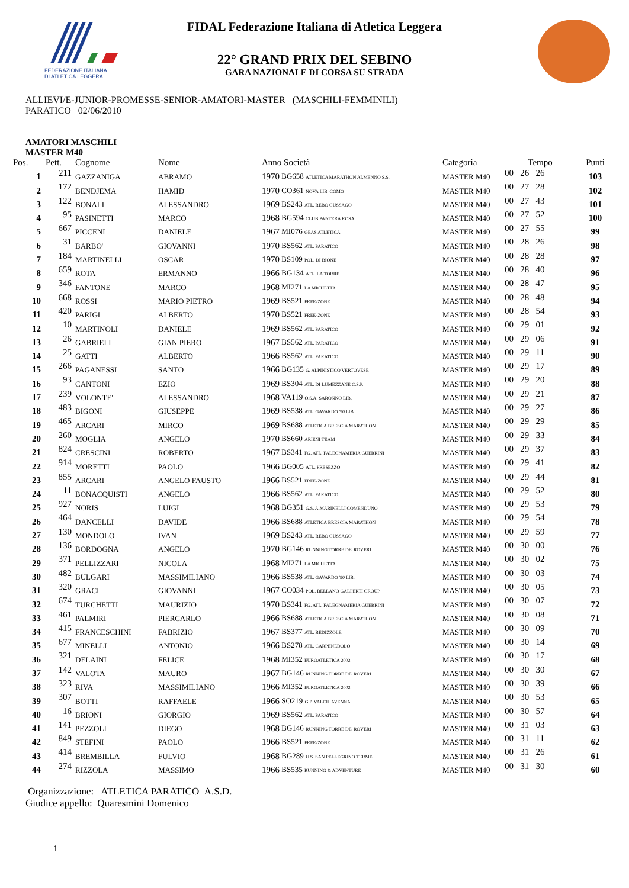FEDERAZIONE ITALIANA
DI ATLETICA LEGGERA
FIDAL Federazione Italiana di Atletica Leggera
22° GRAND PRIX DEL SEBINO
GARA NAZIONALE DI CORSA SU STRADA
ALLIEVI/E-JUNIOR-PROMESSE-SENIOR-AMATORI-MASTER (MASCHILI-FEMMINILI)
PARATICO 02/06/2010
AMATORI MASCHILI
MASTER M40
| Pos. | Pett. | Cognome | Nome | Anno Società | Categoria | Tempo | Punti |
| --- | --- | --- | --- | --- | --- | --- | --- |
| 1 | 211 | GAZZANIGA | ABRAMO | 1970 BG658 ATLETICA MARATHON ALMENNO S.S. | MASTER M40 | 00 26 26 | 103 |
| 2 | 172 | BENDJEMA | HAMID | 1970 CO361 NOVA LIB. COMO | MASTER M40 | 00 27 28 | 102 |
| 3 | 122 | BONALI | ALESSANDRO | 1969 BS243 ATL. REBO GUSSAGO | MASTER M40 | 00 27 43 | 101 |
| 4 | 95 | PASINETTI | MARCO | 1968 BG594 CLUB PANTERA ROSA | MASTER M40 | 00 27 52 | 100 |
| 5 | 667 | PICCENI | DANIELE | 1967 MI076 GEAS ATLETICA | MASTER M40 | 00 27 55 | 99 |
| 6 | 31 | BARBO' | GIOVANNI | 1970 BS562 ATL. PARATICO | MASTER M40 | 00 28 26 | 98 |
| 7 | 184 | MARTINELLI | OSCAR | 1970 BS109 POL. DI BIONE | MASTER M40 | 00 28 28 | 97 |
| 8 | 659 | ROTA | ERMANNO | 1966 BG134 ATL. LA TORRE | MASTER M40 | 00 28 40 | 96 |
| 9 | 346 | FANTONE | MARCO | 1968 MI271 LA MICHETTA | MASTER M40 | 00 28 47 | 95 |
| 10 | 668 | ROSSI | MARIO PIETRO | 1969 BS521 FREE-ZONE | MASTER M40 | 00 28 48 | 94 |
| 11 | 420 | PARIGI | ALBERTO | 1970 BS521 FREE-ZONE | MASTER M40 | 00 28 54 | 93 |
| 12 | 10 | MARTINOLI | DANIELE | 1969 BS562 ATL. PARATICO | MASTER M40 | 00 29 01 | 92 |
| 13 | 26 | GABRIELI | GIAN PIERO | 1967 BS562 ATL. PARATICO | MASTER M40 | 00 29 06 | 91 |
| 14 | 25 | GATTI | ALBERTO | 1966 BS562 ATL. PARATICO | MASTER M40 | 00 29 11 | 90 |
| 15 | 266 | PAGANESSI | SANTO | 1966 BG135 G. ALPINISTICO VERTOVESE | MASTER M40 | 00 29 17 | 89 |
| 16 | 93 | CANTONI | EZIO | 1969 BS304 ATL. DI LUMEZZANE C.S.P. | MASTER M40 | 00 29 20 | 88 |
| 17 | 239 | VOLONTE' | ALESSANDRO | 1968 VA119 O.S.A. SARONNO LIB. | MASTER M40 | 00 29 21 | 87 |
| 18 | 483 | BIGONI | GIUSEPPE | 1969 BS538 ATL. GAVARDO '90 LIB. | MASTER M40 | 00 29 27 | 86 |
| 19 | 465 | ARCARI | MIRCO | 1969 BS688 ATLETICA BRESCIA MARATHON | MASTER M40 | 00 29 29 | 85 |
| 20 | 260 | MOGLIA | ANGELO | 1970 BS660 ARIENI TEAM | MASTER M40 | 00 29 33 | 84 |
| 21 | 824 | CRESCINI | ROBERTO | 1967 BS341 FG. ATL. FALEGNAMERIA GUERRINI | MASTER M40 | 00 29 37 | 83 |
| 22 | 914 | MORETTI | PAOLO | 1966 BG005 ATL. PRESEZZO | MASTER M40 | 00 29 41 | 82 |
| 23 | 855 | ARCARI | ANGELO FAUSTO | 1966 BS521 FREE-ZONE | MASTER M40 | 00 29 44 | 81 |
| 24 | 11 | BONACQUISTI | ANGELO | 1966 BS562 ATL. PARATICO | MASTER M40 | 00 29 52 | 80 |
| 25 | 927 | NORIS | LUIGI | 1968 BG351 G.S. A.MARINELLI COMENDUNO | MASTER M40 | 00 29 53 | 79 |
| 26 | 464 | DANCELLI | DAVIDE | 1966 BS688 ATLETICA BRESCIA MARATHON | MASTER M40 | 00 29 54 | 78 |
| 27 | 130 | MONDOLO | IVAN | 1969 BS243 ATL. REBO GUSSAGO | MASTER M40 | 00 29 59 | 77 |
| 28 | 136 | BORDOGNA | ANGELO | 1970 BG146 RUNNING TORRE DE' ROVERI | MASTER M40 | 00 30 00 | 76 |
| 29 | 371 | PELLIZZARI | NICOLA | 1968 MI271 LA MICHETTA | MASTER M40 | 00 30 02 | 75 |
| 30 | 482 | BULGARI | MASSIMILIANO | 1966 BS538 ATL. GAVARDO '90 LIB. | MASTER M40 | 00 30 03 | 74 |
| 31 | 320 | GRACI | GIOVANNI | 1967 CO034 POL. BELLANO GALPERTI GROUP | MASTER M40 | 00 30 05 | 73 |
| 32 | 674 | TURCHETTI | MAURIZIO | 1970 BS341 FG. ATL. FALEGNAMERIA GUERRINI | MASTER M40 | 00 30 07 | 72 |
| 33 | 461 | PALMIRI | PIERCARLO | 1966 BS688 ATLETICA BRESCIA MARATHON | MASTER M40 | 00 30 08 | 71 |
| 34 | 415 | FRANCESCHINI | FABRIZIO | 1967 BS377 ATL. BEDIZZOLE | MASTER M40 | 00 30 09 | 70 |
| 35 | 677 | MINELLI | ANTONIO | 1966 BS278 ATL. CARPENEDOLO | MASTER M40 | 00 30 14 | 69 |
| 36 | 321 | DELAINI | FELICE | 1968 MI352 EUROATLETICA 2002 | MASTER M40 | 00 30 17 | 68 |
| 37 | 142 | VALOTA | MAURO | 1967 BG146 RUNNING TORRE DE' ROVERI | MASTER M40 | 00 30 30 | 67 |
| 38 | 323 | RIVA | MASSIMILIANO | 1966 MI352 EUROATLETICA 2002 | MASTER M40 | 00 30 39 | 66 |
| 39 | 307 | BOTTI | RAFFAELE | 1966 SO219 G.P. VALCHIAVENNA | MASTER M40 | 00 30 53 | 65 |
| 40 | 16 | BRIONI | GIORGIO | 1969 BS562 ATL. PARATICO | MASTER M40 | 00 30 57 | 64 |
| 41 | 141 | PEZZOLI | DIEGO | 1968 BG146 RUNNING TORRE DE' ROVERI | MASTER M40 | 00 31 03 | 63 |
| 42 | 849 | STEFINI | PAOLO | 1966 BS521 FREE-ZONE | MASTER M40 | 00 31 11 | 62 |
| 43 | 414 | BREMBILLA | FULVIO | 1968 BG289 U.S. SAN PELLEGRINO TERME | MASTER M40 | 00 31 26 | 61 |
| 44 | 274 | RIZZOLA | MASSIMO | 1966 BS535 RUNNING & ADVENTURE | MASTER M40 | 00 31 30 | 60 |
Organizzazione: ATLETICA PARATICO A.S.D.
Giudice appello: Quaresmini Domenico
1